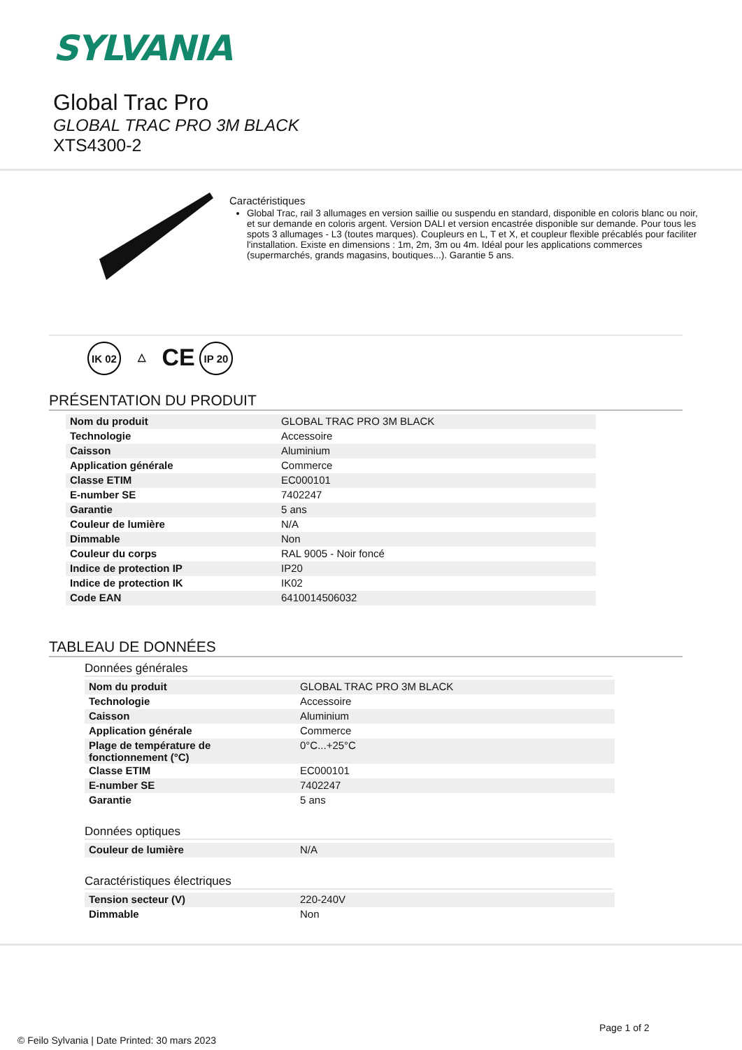SYLVANIA
Global Trac Pro
GLOBAL TRAC PRO 3M BLACK
XTS4300-2
Caractéristiques
Global Trac, rail 3 allumages en version saillie ou suspendu en standard, disponible en coloris blanc ou noir, et sur demande en coloris argent. Version DALI et version encastrée disponible sur demande. Pour tous les spots 3 allumages - L3 (toutes marques). Coupleurs en L, T et X, et coupleur flexible précablés pour faciliter l'installation. Existe en dimensions : 1m, 2m, 3m ou 4m. Idéal pour les applications commerces (supermarchés, grands magasins, boutiques...). Garantie 5 ans.
IK 02
△
CE
IP 20
PRÉSENTATION DU PRODUIT
| Nom du produit | GLOBAL TRAC PRO 3M BLACK |
| Technologie | Accessoire |
| Caisson | Aluminium |
| Application générale | Commerce |
| Classe ETIM | EC000101 |
| E-number SE | 7402247 |
| Garantie | 5 ans |
| Couleur de lumière | N/A |
| Dimmable | Non |
| Couleur du corps | RAL 9005 - Noir foncé |
| Indice de protection IP | IP20 |
| Indice de protection IK | IK02 |
| Code EAN | 6410014506032 |
TABLEAU DE DONNÉES
Données générales
| Nom du produit | GLOBAL TRAC PRO 3M BLACK |
| Technologie | Accessoire |
| Caisson | Aluminium |
| Application générale | Commerce |
| Plage de température de fonctionnement (°C) | 0°C...+25°C |
| Classe ETIM | EC000101 |
| E-number SE | 7402247 |
| Garantie | 5 ans |
Données optiques
| Couleur de lumière | N/A |
Caractéristiques électriques
| Tension secteur (V) | 220-240V |
| Dimmable | Non |
Page 1 of 2
© Feilo Sylvania | Date Printed: 30 mars 2023